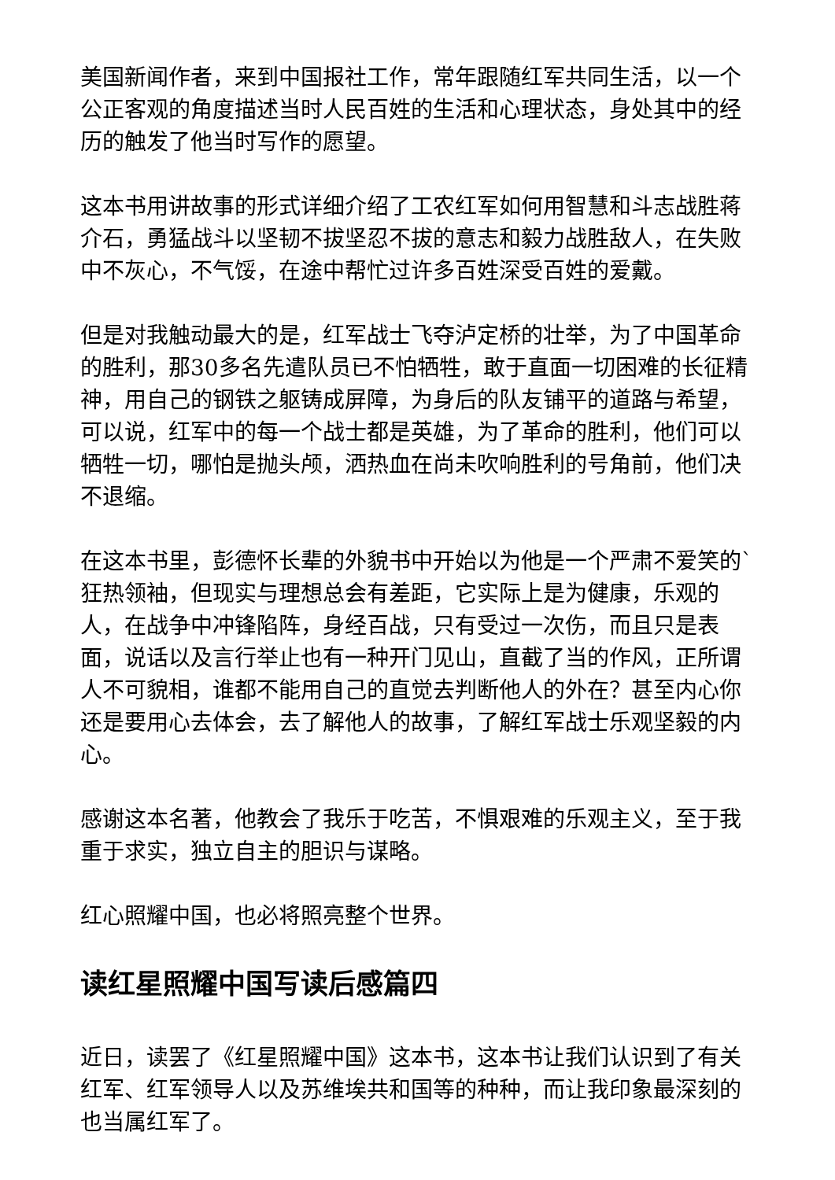美国新闻作者，来到中国报社工作，常年跟随红军共同生活，以一个公正客观的角度描述当时人民百姓的生活和心理状态，身处其中的经历的触发了他当时写作的愿望。
这本书用讲故事的形式详细介绍了工农红军如何用智慧和斗志战胜蒋介石，勇猛战斗以坚韧不拔坚忍不拔的意志和毅力战胜敌人，在失败中不灰心，不气馁，在途中帮忙过许多百姓深受百姓的爱戴。
但是对我触动最大的是，红军战士飞夺泸定桥的壮举，为了中国革命的胜利，那30多名先遣队员已不怕牺牲，敢于直面一切困难的长征精神，用自己的钢铁之躯铸成屏障，为身后的队友铺平的道路与希望，可以说，红军中的每一个战士都是英雄，为了革命的胜利，他们可以牺牲一切，哪怕是抛头颅，洒热血在尚未吹响胜利的号角前，他们决不退缩。
在这本书里，彭德怀长辈的外貌书中开始以为他是一个严肃不爱笑的`狂热领袖，但现实与理想总会有差距，它实际上是为健康，乐观的人，在战争中冲锋陷阵，身经百战，只有受过一次伤，而且只是表面，说话以及言行举止也有一种开门见山，直截了当的作风，正所谓人不可貌相，谁都不能用自己的直觉去判断他人的外在？甚至内心你还是要用心去体会，去了解他人的故事，了解红军战士乐观坚毅的内心。
感谢这本名著，他教会了我乐于吃苦，不惧艰难的乐观主义，至于我重于求实，独立自主的胆识与谋略。
红心照耀中国，也必将照亮整个世界。
读红星照耀中国写读后感篇四
近日，读罢了《红星照耀中国》这本书，这本书让我们认识到了有关红军、红军领导人以及苏维埃共和国等的种种，而让我印象最深刻的也当属红军了。